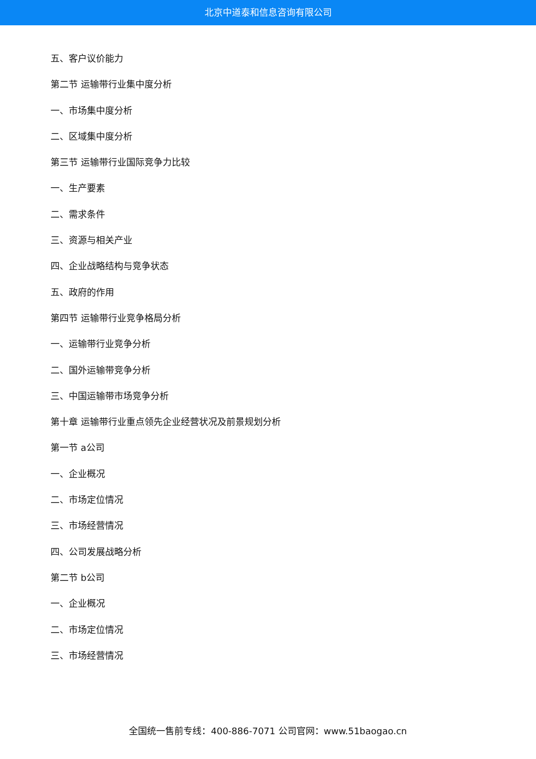北京中道泰和信息咨询有限公司
五、客户议价能力
第二节 运输带行业集中度分析
一、市场集中度分析
二、区域集中度分析
第三节 运输带行业国际竞争力比较
一、生产要素
二、需求条件
三、资源与相关产业
四、企业战略结构与竞争状态
五、政府的作用
第四节 运输带行业竞争格局分析
一、运输带行业竞争分析
二、国外运输带竞争分析
三、中国运输带市场竞争分析
第十章 运输带行业重点领先企业经营状况及前景规划分析
第一节 a公司
一、企业概况
二、市场定位情况
三、市场经营情况
四、公司发展战略分析
第二节 b公司
一、企业概况
二、市场定位情况
三、市场经营情况
全国统一售前专线：400-886-7071 公司官网：www.51baogao.cn